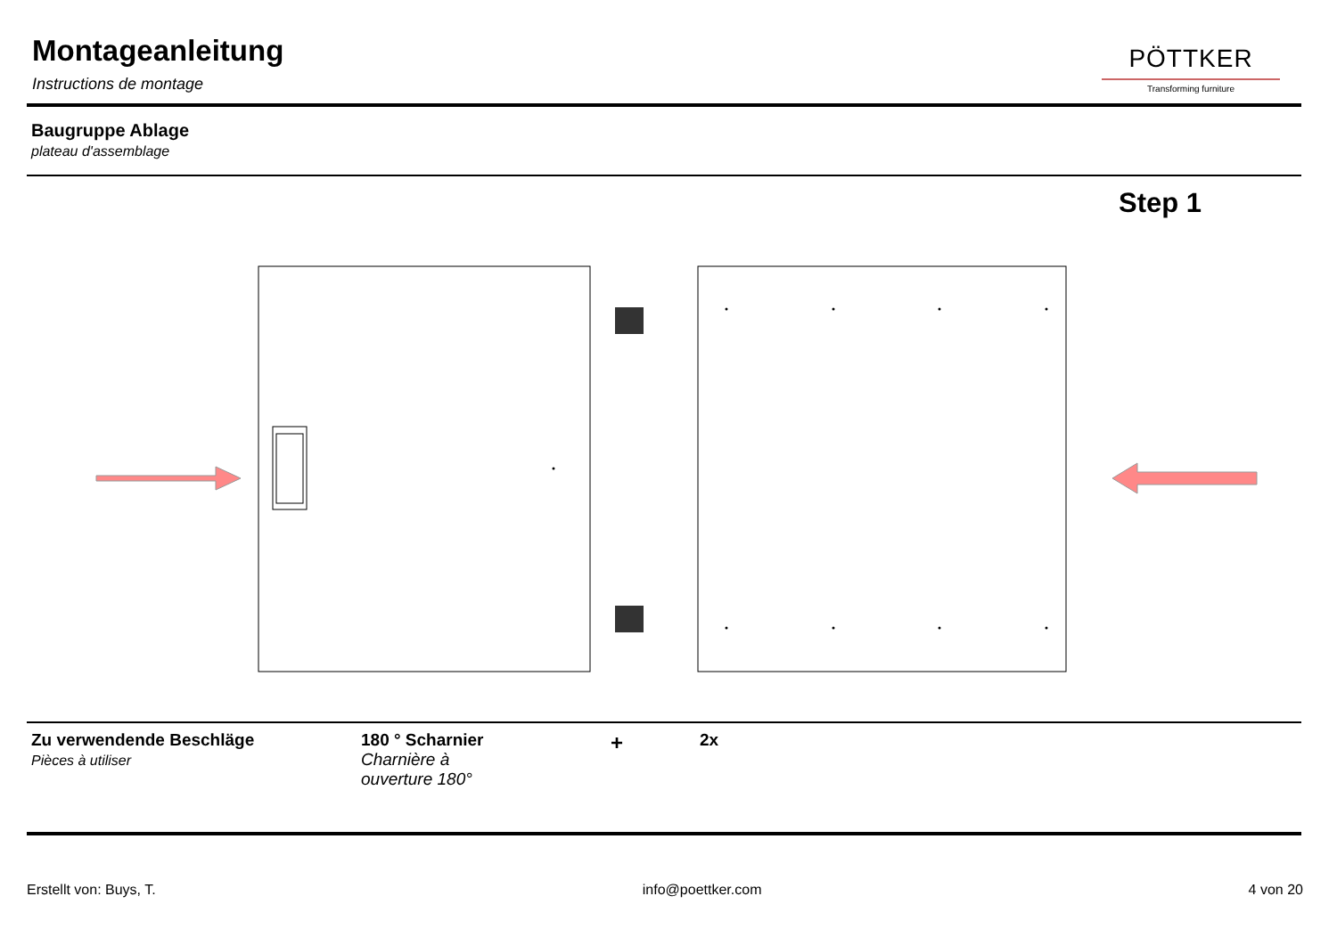Montageanleitung
Instructions de montage
PÖTTKER
Transforming furniture
Baugruppe Ablage
plateau d'assemblage
Step 1
Zu verwendende Beschläge
Pièces à utiliser
180 ° Scharnier
Charnière à
ouverture 180°
+
2x
Erstellt von: Buys, T. info@poettker.com 4 von 20